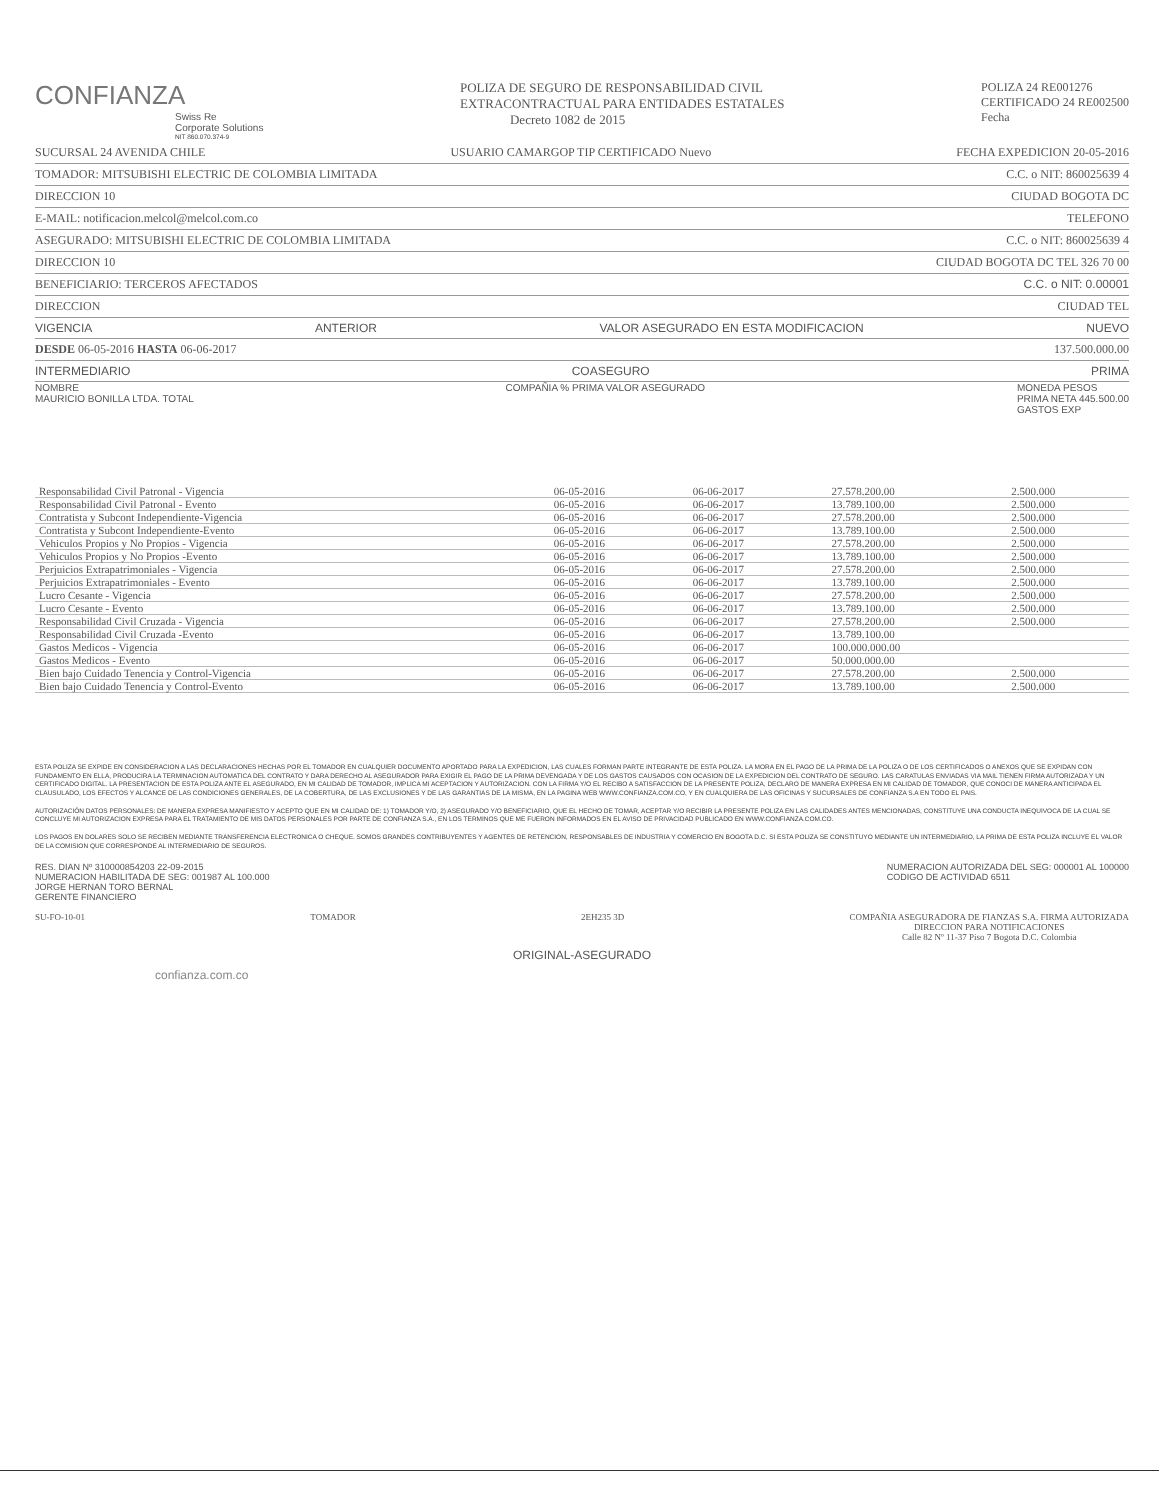CONFIANZA
Swiss Re
Corporate Solutions
NIT 860.070.374-9
POLIZA DE SEGURO DE RESPONSABILIDAD CIVIL
EXTRACONTRACTUAL PARA ENTIDADES ESTATALES
Decreto 1082 de 2015
POLIZA 24 RE001276
CERTIFICADO 24 RE002500
Fecha
SUCURSAL 24 AVENIDA CHILE USUARIO CAMARGOP TIP CERTIFICADO Nuevo FECHA EXPEDICION 20-05-2016
TOMADOR: MITSUBISHI ELECTRIC DE COLOMBIA LIMITADA C.C. o NIT: 860025639 4
DIRECCION 10 CIUDAD BOGOTA DC
E-MAIL: notificacion.melcol@melcol.com.co TELEFONO
ASEGURADO: MITSUBISHI ELECTRIC DE COLOMBIA LIMITADA C.C. o NIT: 860025639 4
DIRECCION 10 CIUDAD BOGOTA DC TEL 326 70 00
BENEFICIARIO: TERCEROS AFECTADOS C.C. o NIT: 0.00001
DIRECCION CIUDAD TEL
VIGENCIA ANTERIOR VALOR ASEGURADO EN ESTA MODIFICACION NUEVO
DESDE 06-05-2016 HASTA 06-06-2017 137.500.000.00
INTERMEDIARIO COASEGURO PRIMA
NOMBRE
MAURICIO BONILLA LTDA. TOTAL COMPAÑIA % PRIMA VALOR ASEGURADO MONEDA PESOS
PRIMA NETA 445.500.00
GASTOS EXP
| Responsabilidad Civil Patronal - Vigencia | 06-05-2016 | 06-06-2017 | 27.578.200.00 | 2.500.000 |
| Responsabilidad Civil Patronal - Evento | 06-05-2016 | 06-06-2017 | 13.789.100.00 | 2.500.000 |
| Contratista y Subcont Independiente-Vigencia | 06-05-2016 | 06-06-2017 | 27.578.200.00 | 2.500.000 |
| Contratista y Subcont Independiente-Evento | 06-05-2016 | 06-06-2017 | 13.789.100.00 | 2.500.000 |
| Vehiculos Propios y No Propios - Vigencia | 06-05-2016 | 06-06-2017 | 27.578.200.00 | 2.500.000 |
| Vehiculos Propios y No Propios -Evento | 06-05-2016 | 06-06-2017 | 13.789.100.00 | 2.500.000 |
| Perjuicios Extrapatrimoniales - Vigencia | 06-05-2016 | 06-06-2017 | 27.578.200.00 | 2.500.000 |
| Perjuicios Extrapatrimoniales - Evento | 06-05-2016 | 06-06-2017 | 13.789.100.00 | 2.500.000 |
| Lucro Cesante - Vigencia | 06-05-2016 | 06-06-2017 | 27.578.200.00 | 2.500.000 |
| Lucro Cesante - Evento | 06-05-2016 | 06-06-2017 | 13.789.100.00 | 2.500.000 |
| Responsabilidad Civil Cruzada - Vigencia | 06-05-2016 | 06-06-2017 | 27.578.200.00 | 2.500.000 |
| Responsabilidad Civil Cruzada -Evento | 06-05-2016 | 06-06-2017 | 13.789.100.00 | |
| Gastos Medicos - Vigencia | 06-05-2016 | 06-06-2017 | 100.000.000.00 | |
| Gastos Medicos - Evento | 06-05-2016 | 06-06-2017 | 50.000.000.00 | |
| Bien bajo Cuidado Tenencia y Control-Vigencia | 06-05-2016 | 06-06-2017 | 27.578.200.00 | 2.500.000 |
| Bien bajo Cuidado Tenencia y Control-Evento | 06-05-2016 | 06-06-2017 | 13.789.100.00 | 2.500.000 |
ESTA POLIZA SE EXPIDE EN CONSIDERACION A LAS DECLARACIONES HECHAS POR EL TOMADOR EN CUALQUIER DOCUMENTO APORTADO PARA LA EXPEDICION, LAS CUALES FORMAN PARTE INTEGRANTE DE ESTA POLIZA. LA MORA EN EL PAGO DE LA PRIMA DE LA POLIZA O DE LOS CERTIFICADOS O ANEXOS QUE SE EXPIDAN CON FUNDAMENTO EN ELLA, PRODUCIRA LA TERMINACION AUTOMATICA DEL CONTRATO Y DARA DERECHO AL ASEGURADOR PARA EXIGIR EL PAGO DE LA PRIMA DEVENGADA Y DE LOS GASTOS CAUSADOS CON OCASION DE LA EXPEDICION DEL CONTRATO DE SEGURO. LAS CARATULAS ENVIADAS VIA MAIL TIENEN FIRMA AUTORIZADA Y UN CERTIFICADO DIGITAL. LA PRESENTACION DE ESTA POLIZA ANTE EL ASEGURADO, EN MI CALIDAD DE TOMADOR, IMPLICA MI ACEPTACION Y AUTORIZACION. CON LA FIRMA Y/O EL RECIBO A SATISFACCION DE LA PRESENTE POLIZA, DECLARO DE MANERA EXPRESA EN MI CALIDAD DE TOMADOR, QUE CONOCI DE MANERA ANTICIPADA EL CLAUSULADO, LOS EFECTOS Y ALCANCE DE LAS CONDICIONES GENERALES, DE LA COBERTURA, DE LAS EXCLUSIONES Y DE LAS GARANTIAS DE LA MISMA, EN LA PAGINA WEB WWW.CONFIANZA.COM.CO, Y EN CUALQUIERA DE LAS OFICINAS Y SUCURSALES DE CONFIANZA S.A EN TODO EL PAIS.
AUTORIZACIÓN DATOS PERSONALES: DE MANERA EXPRESA MANIFIESTO Y ACEPTO QUE EN MI CALIDAD DE: 1) TOMADOR Y/O, 2) ASEGURADO Y/O BENEFICIARIO, QUE EL HECHO DE TOMAR, ACEPTAR Y/O RECIBIR LA PRESENTE POLIZA EN LAS CALIDADES ANTES MENCIONADAS, CONSTITUYE UNA CONDUCTA INEQUIVOCA DE LA CUAL SE CONCLUYE MI AUTORIZACION EXPRESA PARA EL TRATAMIENTO DE MIS DATOS PERSONALES POR PARTE DE CONFIANZA S.A., EN LOS TERMINOS QUE ME FUERON INFORMADOS EN EL AVISO DE PRIVACIDAD PUBLICADO EN WWW.CONFIANZA.COM.CO.
LOS PAGOS EN DOLARES SOLO SE RECIBEN MEDIANTE TRANSFERENCIA ELECTRONICA O CHEQUE. SOMOS GRANDES CONTRIBUYENTES Y AGENTES DE RETENCION, RESPONSABLES DE INDUSTRIA Y COMERCIO EN BOGOTA D.C. SI ESTA POLIZA SE CONSTITUYO MEDIANTE UN INTERMEDIARIO, LA PRIMA DE ESTA POLIZA INCLUYE EL VALOR DE LA COMISION QUE CORRESPONDE AL INTERMEDIARIO DE SEGUROS.
RES. DIAN Nº 310000854203 22-09-2015
NUMERACION HABILITADA DE SEG: 001987 AL 100.000
JORGE HERNAN TORO BERNAL
GERENTE FINANCIERO NUMERACION AUTORIZADA DEL SEG: 000001 AL 100000
CODIGO DE ACTIVIDAD 6511
SU-FO-10-01 TOMADOR 2EH235 3D COMPAÑIA ASEGURADORA DE FIANZAS S.A. FIRMA AUTORIZADA
DIRECCION PARA NOTIFICACIONES
Calle 82 Nº 11-37 Piso 7 Bogota D.C. Colombia
ORIGINAL-ASEGURADO
confianza.com.co